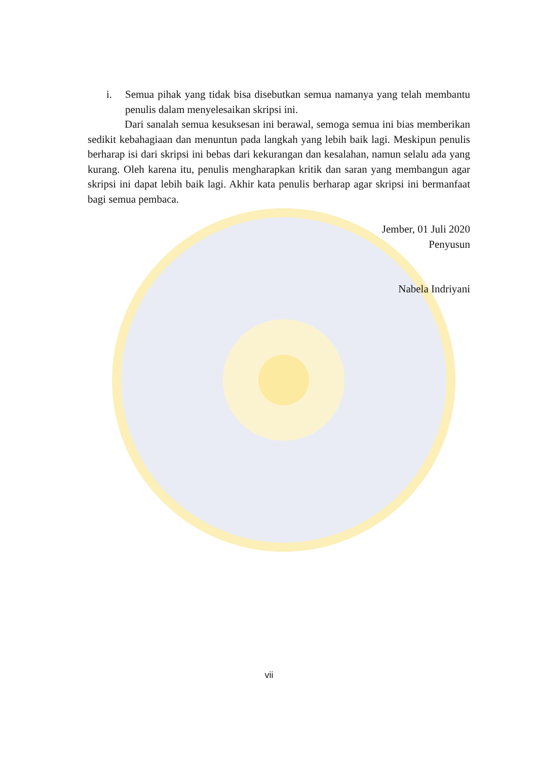i. Semua pihak yang tidak bisa disebutkan semua namanya yang telah membantu penulis dalam menyelesaikan skripsi ini.
Dari sanalah semua kesuksesan ini berawal, semoga semua ini bias memberikan sedikit kebahagiaan dan menuntun pada langkah yang lebih baik lagi. Meskipun penulis berharap isi dari skripsi ini bebas dari kekurangan dan kesalahan, namun selalu ada yang kurang. Oleh karena itu, penulis mengharapkan kritik dan saran yang membangun agar skripsi ini dapat lebih baik lagi. Akhir kata penulis berharap agar skripsi ini bermanfaat bagi semua pembaca.
Jember, 01 Juli 2020
Penyusun
Nabela Indriyani
vii